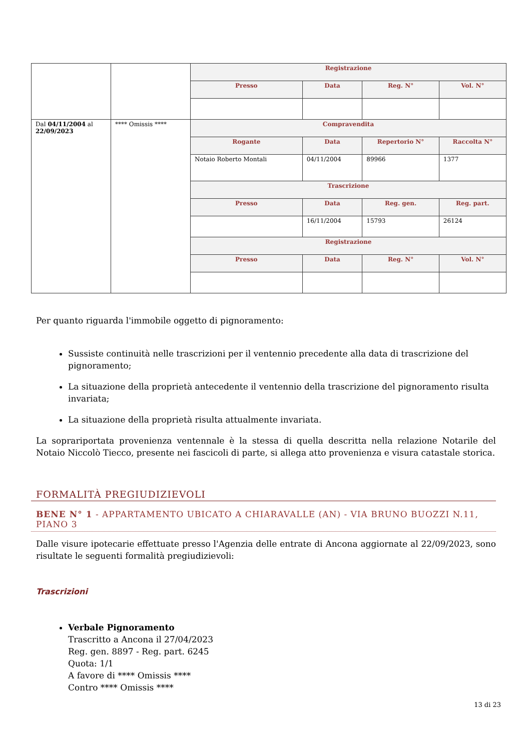| | | Registrazione | | | |
| | | Presso | Data | Reg. N° | Vol. N° |
| Dal 04/11/2004 al 22/09/2023 | **** Omissis **** | Compravendita | | | |
| | | Rogante | Data | Repertorio N° | Raccolta N° |
| | | Notaio Roberto Montali | 04/11/2004 | 89966 | 1377 |
| | | Trascrizione | | | |
| | | Presso | Data | Reg. gen. | Reg. part. |
| | | | 16/11/2004 | 15793 | 26124 |
| | | Registrazione | | | |
| | | Presso | Data | Reg. N° | Vol. N° |
Per quanto riguarda l'immobile oggetto di pignoramento:
Sussiste continuità nelle trascrizioni per il ventennio precedente alla data di trascrizione del pignoramento;
La situazione della proprietà antecedente il ventennio della trascrizione del pignoramento risulta invariata;
La situazione della proprietà risulta attualmente invariata.
La soprariportata provenienza ventennale è la stessa di quella descritta nella relazione Notarile del Notaio Niccolò Tiecco, presente nei fascicoli di parte, si allega atto provenienza e visura catastale storica.
FORMALITÀ PREGIUDIZIEVOLI
BENE N° 1 - APPARTAMENTO UBICATO A CHIARAVALLE (AN) - VIA BRUNO BUOZZI N.11, PIANO 3
Dalle visure ipotecarie effettuate presso l'Agenzia delle entrate di Ancona aggiornate al 22/09/2023, sono risultate le seguenti formalità pregiudizievoli:
Trascrizioni
Verbale Pignoramento
Trascritto a Ancona il 27/04/2023
Reg. gen. 8897 - Reg. part. 6245
Quota: 1/1
A favore di **** Omissis ****
Contro **** Omissis ****
13 di 23